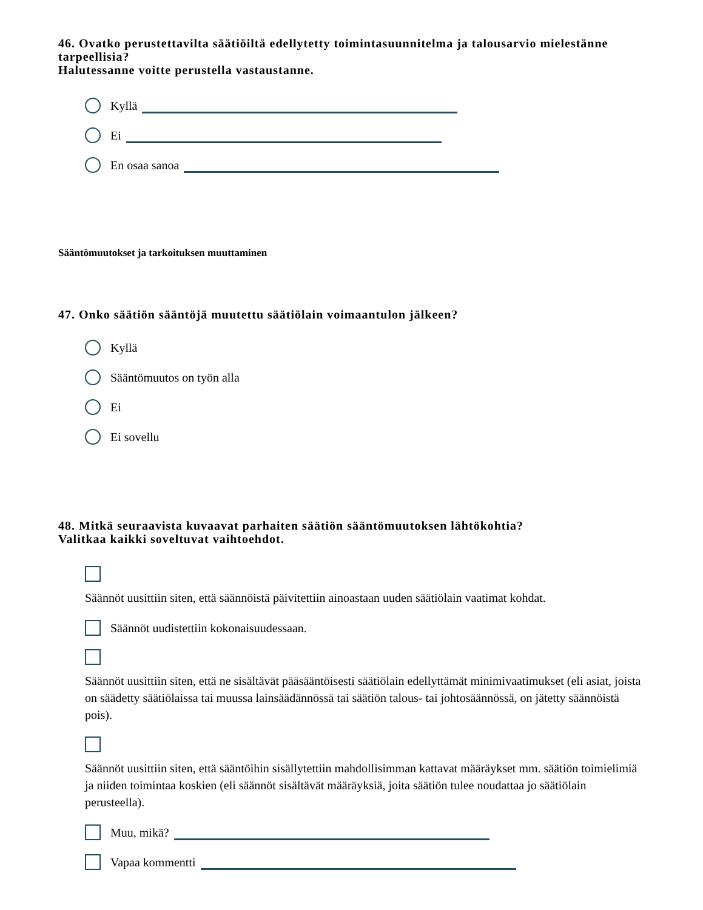46. Ovatko perustettavilta säätiöiltä edellytetty toimintasuunnitelma ja talousarvio mielestänne tarpeellisia?
Halutessanne voitte perustella vastaustanne.
Kyllä
Ei
En osaa sanoa
Sääntömuutokset ja tarkoituksen muuttaminen
47. Onko säätiön sääntöjä muutettu säätiölain voimaantulon jälkeen?
Kyllä
Sääntömuutos on työn alla
Ei
Ei sovellu
48. Mitkä seuraavista kuvaavat parhaiten säätiön sääntömuutoksen lähtökohtia?
Valitkaa kaikki soveltuvat vaihtoehdot.
Säännöt uusittiin siten, että säännöistä päivitettiin ainoastaan uuden säätiölain vaatimat kohdat.
Säännöt uudistettiin kokonaisuudessaan.
Säännöt uusittiin siten, että ne sisältävät pääsääntöisesti säätiölain edellyttämät minimivaatimukset (eli asiat, joista on säädetty säätiölaissa tai muussa lainsäädännössä tai säätiön talous- tai johtosäännössä, on jätetty säännöistä pois).
Säännöt uusittiin siten, että sääntöihin sisällytettiin mahdollisimman kattavat määräykset mm. säätiön toimielimiä ja niiden toimintaa koskien (eli säännöt sisältävät määräyksiä, joita säätiön tulee noudattaa jo säätiölain perusteella).
Muu, mikä?
Vapaa kommentti